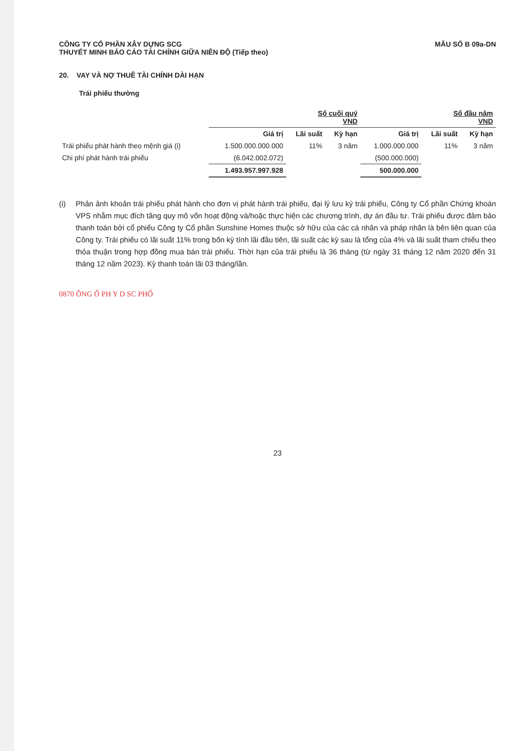CÔNG TY CỔ PHẦN XÂY DỰNG SCG
THUYẾT MINH BÁO CÁO TÀI CHÍNH GIỮA NIÊN ĐỘ (Tiếp theo)
MẪU SỐ B 09a-DN
20. VAY VÀ NỢ THUÊ TÀI CHÍNH DÀI HẠN
Trái phiếu thường
| | Số cuối quý VND | | | Số đầu năm VND | | |
| --- | --- | --- | --- | --- | --- | --- |
| | Giá trị | Lãi suất | Kỳ hạn | Giá trị | Lãi suất | Kỳ hạn |
| Trái phiếu phát hành theo mệnh giá (i) | 1.500.000.000.000 | 11% | 3 năm | 1.000.000.000 | 11% | 3 năm |
| Chi phí phát hành trái phiếu | (6.042.002.072) | | | (500.000.000) | | |
| | 1.493.957.997.928 | | | 500.000.000 | | |
(i) Phản ảnh khoản trái phiếu phát hành cho đơn vị phát hành trái phiếu, đại lý lưu ký trái phiếu, Công ty Cổ phần Chứng khoán VPS nhằm mục đích tăng quy mô vốn hoạt động và/hoặc thực hiện các chương trình, dự án đầu tư. Trái phiếu được đảm bảo thanh toán bởi cổ phiếu Công ty Cổ phần Sunshine Homes thuộc sở hữu của các cá nhân và pháp nhân là bên liên quan của Công ty. Trái phiếu có lãi suất 11% trong bốn kỳ tính lãi đầu tiên, lãi suất các kỳ sau là tổng của 4% và lãi suất tham chiếu theo thỏa thuận trong hợp đồng mua bán trái phiếu. Thời hạn của trái phiếu là 36 tháng (từ ngày 31 tháng 12 năm 2020 đến 31 tháng 12 năm 2023). Kỳ thanh toán lãi 03 tháng/lần.
0870 ÔNG Ổ PH Y D SC PHỐ
23